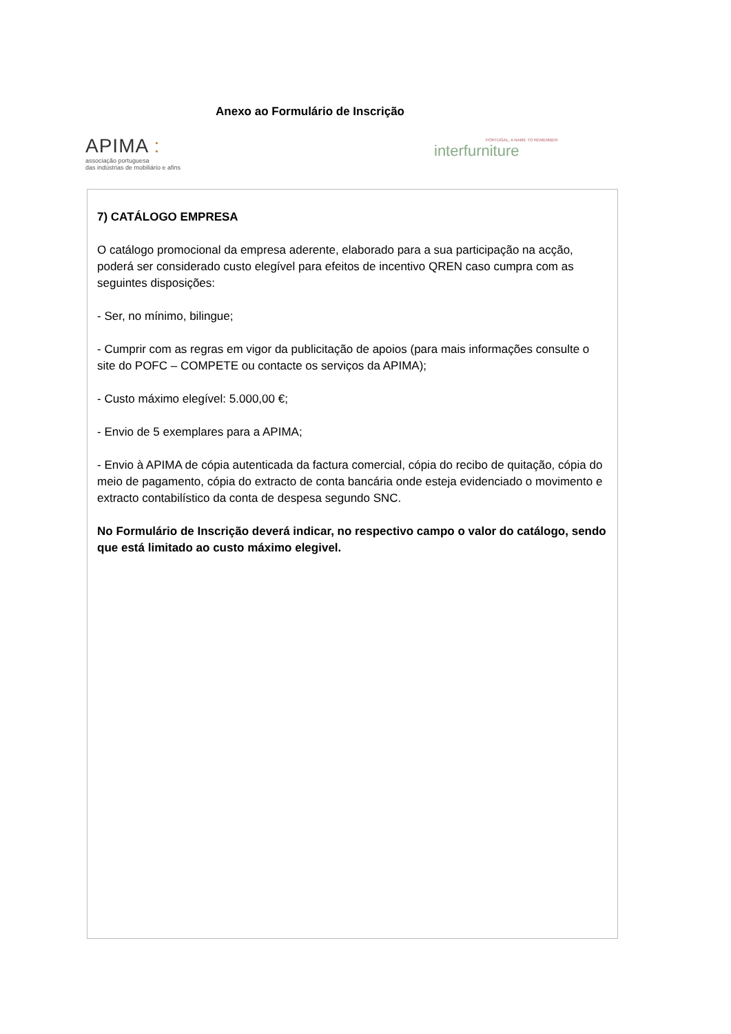Anexo ao Formulário de Inscrição
APIMA :
associação portuguesa
das indústrias de mobiliário e afins
PORTUGAL, A NAME TO REMEMBER
interfurniture
7) CATÁLOGO EMPRESA
O catálogo promocional da empresa aderente, elaborado para a sua participação na acção, poderá ser considerado custo elegível para efeitos de incentivo QREN caso cumpra com as seguintes disposições:
- Ser, no mínimo, bilingue;
- Cumprir com as regras em vigor da publicitação de apoios (para mais informações consulte o site do POFC – COMPETE ou contacte os serviços da APIMA);
- Custo máximo elegível: 5.000,00 €;
- Envio de 5 exemplares para a APIMA;
- Envio à APIMA de cópia autenticada da factura comercial, cópia do recibo de quitação, cópia do meio de pagamento, cópia do extracto de conta bancária onde esteja evidenciado o movimento e extracto contabilístico da conta de despesa segundo SNC.
No Formulário de Inscrição deverá indicar, no respectivo campo o valor do catálogo, sendo que está limitado ao custo máximo elegivel.